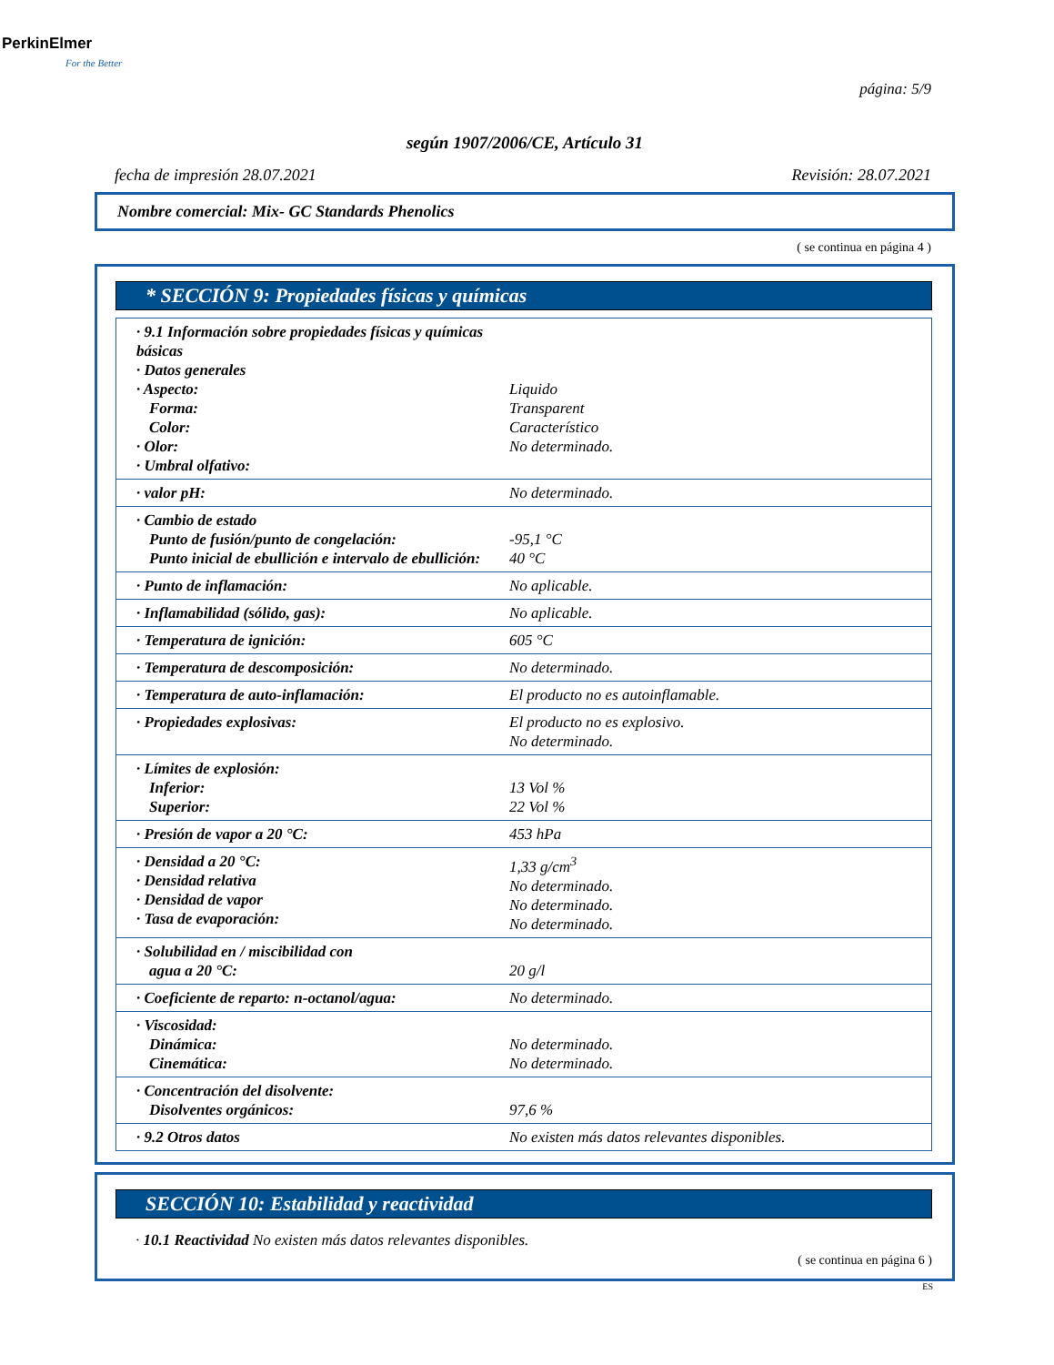PerkinElmer
For the Better
página: 5/9
según 1907/2006/CE, Artículo 31
fecha de impresión 28.07.2021 Revisión: 28.07.2021
Nombre comercial: Mix- GC Standards Phenolics
( se continua en página 4 )
* SECCIÓN 9: Propiedades físicas y químicas
| · 9.1 Información sobre propiedades físicas y químicas básicas · Datos generales · Aspecto: Forma: Color: · Olor: · Umbral olfativo: | Liquido Transparent Característico No determinado. |
| · valor pH: | No determinado. |
| · Cambio de estado Punto de fusión/punto de congelación: Punto inicial de ebullición e intervalo de ebullición: | -95,1 °C 40 °C |
| · Punto de inflamación: | No aplicable. |
| · Inflamabilidad (sólido, gas): | No aplicable. |
| · Temperatura de ignición: | 605 °C |
| · Temperatura de descomposición: | No determinado. |
| · Temperatura de auto-inflamación: | El producto no es autoinflamable. |
| · Propiedades explosivas: | El producto no es explosivo. No determinado. |
| · Límites de explosión: Inferior: Superior: | 13 Vol % 22 Vol % |
| · Presión de vapor a 20 °C: | 453 hPa |
| · Densidad a 20 °C: · Densidad relativa · Densidad de vapor · Tasa de evaporación: | 1,33 g/cm<sup>3</sup> No determinado. No determinado. No determinado. |
| · Solubilidad en / miscibilidad con agua a 20 °C: | 20 g/l |
| · Coeficiente de reparto: n-octanol/agua: | No determinado. |
| · Viscosidad: Dinámica: Cinemática: | No determinado. No determinado. |
| · Concentración del disolvente: Disolventes orgánicos: | 97,6 % |
| · 9.2 Otros datos | No existen más datos relevantes disponibles. |
SECCIÓN 10: Estabilidad y reactividad
· 10.1 Reactividad No existen más datos relevantes disponibles.
( se continua en página 6 )
ES